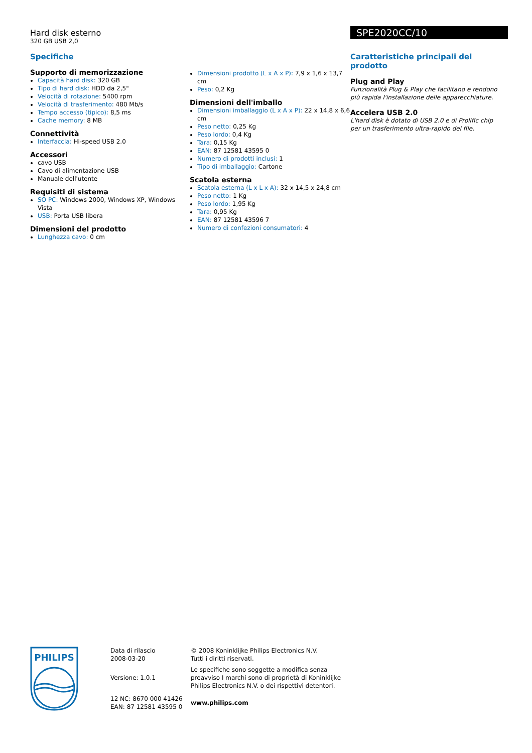Hard disk esterno
320 GB USB 2,0
SPE2020CC/10
Specifiche
Supporto di memorizzazione
Capacità hard disk: 320 GB
Tipo di hard disk: HDD da 2,5"
Velocità di rotazione: 5400 rpm
Velocità di trasferimento: 480 Mb/s
Tempo accesso (tipico): 8,5 ms
Cache memory: 8 MB
Connettività
Interfaccia: Hi-speed USB 2.0
Accessori
cavo USB
Cavo di alimentazione USB
Manuale dell'utente
Requisiti di sistema
SO PC: Windows 2000, Windows XP, Windows Vista
USB: Porta USB libera
Dimensioni del prodotto
Lunghezza cavo: 0 cm
Dimensioni prodotto (L x A x P): 7,9 x 1,6 x 13,7 cm
Peso: 0,2 Kg
Dimensioni dell'imballo
Dimensioni imballaggio (L x A x P): 22 x 14,8 x 6,6 cm
Peso netto: 0,25 Kg
Peso lordo: 0,4 Kg
Tara: 0,15 Kg
EAN: 87 12581 43595 0
Numero di prodotti inclusi: 1
Tipo di imballaggio: Cartone
Scatola esterna
Scatola esterna (L x L x A): 32 x 14,5 x 24,8 cm
Peso netto: 1 Kg
Peso lordo: 1,95 Kg
Tara: 0,95 Kg
EAN: 87 12581 43596 7
Numero di confezioni consumatori: 4
Caratteristiche principali del prodotto
Plug and Play
Funzionalità Plug & Play che facilitano e rendono più rapida l'installazione delle apparecchiature.
Accelera USB 2.0
L'hard disk è dotato di USB 2.0 e di Prolific chip per un trasferimento ultra-rapido dei file.
PHILIPS
Data di rilascio
2008-03-20
Versione: 1.0.1
12 NC: 8670 000 41426
EAN: 87 12581 43595 0
© 2008 Koninklijke Philips Electronics N.V.
Tutti i diritti riservati.
Le specifiche sono soggette a modifica senza preavviso I marchi sono di proprietà di Koninklijke Philips Electronics N.V. o dei rispettivi detentori.
www.philips.com